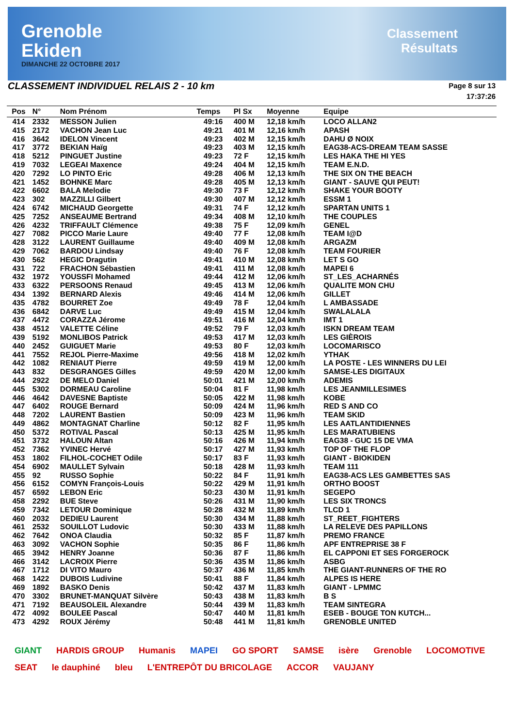Grenoble
Ekiden
DIMANCHE 22 OCTOBRE 2017
Classement
Résultats
CLASSEMENT INDIVIDUEL RELAIS 2 - 10 km
Page 8 sur 13
17:37:26
| Pos | N° | Nom Prénom | Temps | Pl Sx | Moyenne | Equipe |
| --- | --- | --- | --- | --- | --- | --- |
| 414 | 2332 | MESSON Julien | 49:16 | 400 M | 12,18 km/h | LOCO ALLAN2 |
| 415 | 2172 | VACHON Jean Luc | 49:21 | 401 M | 12,16 km/h | APASH |
| 416 | 3642 | IDELON Vincent | 49:23 | 402 M | 12,15 km/h | DAHU Ø NOIX |
| 417 | 3772 | BEKIAN Haïg | 49:23 | 403 M | 12,15 km/h | EAG38-ACS-DREAM TEAM SASSE |
| 418 | 5212 | PINGUET Justine | 49:23 | 72 F | 12,15 km/h | LES HAKA THE HI YES |
| 419 | 7032 | LEGEAI Maxence | 49:24 | 404 M | 12,15 km/h | TEAM E.N.D. |
| 420 | 7292 | LO PINTO Eric | 49:28 | 406 M | 12,13 km/h | THE SIX ON THE BEACH |
| 421 | 1452 | BOHNKE Marc | 49:28 | 405 M | 12,13 km/h | GIANT - SAUVE QUI PEUT! |
| 422 | 6602 | BALA Melodie | 49:30 | 73 F | 12,12 km/h | SHAKE YOUR BOOTY |
| 423 | 302 | MAZZILLI Gilbert | 49:30 | 407 M | 12,12 km/h | ESSM 1 |
| 424 | 6742 | MICHAUD Georgette | 49:31 | 74 F | 12,12 km/h | SPARTAN UNITS 1 |
| 425 | 7252 | ANSEAUME Bertrand | 49:34 | 408 M | 12,10 km/h | THE COUPLES |
| 426 | 4232 | TRIFFAULT Clémence | 49:38 | 75 F | 12,09 km/h | GENEL |
| 427 | 7082 | PICCO Marie Laure | 49:40 | 77 F | 12,08 km/h | TEAM I@D |
| 428 | 3122 | LAURENT Guillaume | 49:40 | 409 M | 12,08 km/h | ARGAZM |
| 429 | 7062 | BARDOU Lindsay | 49:40 | 76 F | 12,08 km/h | TEAM FOURIER |
| 430 | 562 | HEGIC Dragutin | 49:41 | 410 M | 12,08 km/h | LET S GO |
| 431 | 722 | FRACHON Sébastien | 49:41 | 411 M | 12,08 km/h | MAPEI 6 |
| 432 | 1972 | YOUSSFI Mohamed | 49:44 | 412 M | 12,06 km/h | ST_LES_ACHARNÉS |
| 433 | 6322 | PERSOONS Renaud | 49:45 | 413 M | 12,06 km/h | QUALITE MON CHU |
| 434 | 1392 | BERNARD Alexis | 49:46 | 414 M | 12,06 km/h | GILLET |
| 435 | 4782 | BOURRET Zoe | 49:49 | 78 F | 12,04 km/h | L AMBASSADE |
| 436 | 6842 | DARVE Luc | 49:49 | 415 M | 12,04 km/h | SWALALALA |
| 437 | 4472 | CORAZZA Jérome | 49:51 | 416 M | 12,04 km/h | IMT 1 |
| 438 | 4512 | VALETTE Céline | 49:52 | 79 F | 12,03 km/h | ISKN DREAM TEAM |
| 439 | 5192 | MONLIBOS Patrick | 49:53 | 417 M | 12,03 km/h | LES GIÈROIS |
| 440 | 2452 | GUIGUET Marie | 49:53 | 80 F | 12,03 km/h | LOCOMARISCO |
| 441 | 7552 | REJOL Pierre-Maxime | 49:56 | 418 M | 12,02 km/h | YTHAK |
| 442 | 1082 | RENIAUT Pierre | 49:59 | 419 M | 12,00 km/h | LA POSTE - LES WINNERS DU LEI |
| 443 | 832 | DESGRANGES Gilles | 49:59 | 420 M | 12,00 km/h | SAMSE-LES DIGITAUX |
| 444 | 2922 | DE MELO Daniel | 50:01 | 421 M | 12,00 km/h | ADEMIS |
| 445 | 5302 | DORMEAU Caroline | 50:04 | 81 F | 11,98 km/h | LES JEANMILLESIMES |
| 446 | 4642 | DAVESNE Baptiste | 50:05 | 422 M | 11,98 km/h | KOBE |
| 447 | 6402 | ROUGE Bernard | 50:09 | 424 M | 11,96 km/h | RED S AND CO |
| 448 | 7202 | LAURENT Bastien | 50:09 | 423 M | 11,96 km/h | TEAM SKID |
| 449 | 4862 | MONTAGNAT Charline | 50:12 | 82 F | 11,95 km/h | LES AATLANTIDIENNES |
| 450 | 5372 | ROTIVAL Pascal | 50:13 | 425 M | 11,95 km/h | LES MARATUBIENS |
| 451 | 3732 | HALOUN Altan | 50:16 | 426 M | 11,94 km/h | EAG38 - GUC 15 DE VMA |
| 452 | 7362 | YVINEC Hervé | 50:17 | 427 M | 11,93 km/h | TOP OF THE FLOP |
| 453 | 1802 | FILHOL-COCHET Odile | 50:17 | 83 F | 11,93 km/h | GIANT - BIOKIDEN |
| 454 | 6902 | MAULLET Sylvain | 50:18 | 428 M | 11,93 km/h | TEAM 111 |
| 455 | 92 | RUSSO Sophie | 50:22 | 84 F | 11,91 km/h | EAG38-ACS LES GAMBETTES SAS |
| 456 | 6152 | COMYN François-Louis | 50:22 | 429 M | 11,91 km/h | ORTHO BOOST |
| 457 | 6592 | LEBON Eric | 50:23 | 430 M | 11,91 km/h | SEGEPO |
| 458 | 2292 | BUE Steve | 50:26 | 431 M | 11,90 km/h | LES SIX TRONCS |
| 459 | 7342 | LETOUR Dominique | 50:28 | 432 M | 11,89 km/h | TLCD 1 |
| 460 | 2032 | DEDIEU Laurent | 50:30 | 434 M | 11,88 km/h | ST_REET_FIGHTERS |
| 461 | 2532 | SOUILLOT Ludovic | 50:30 | 433 M | 11,88 km/h | LA RELEVE DES PAPILLONS |
| 462 | 7642 | ONOA Claudia | 50:32 | 85 F | 11,87 km/h | PREMO FRANCE |
| 463 | 3092 | VACHON Sophie | 50:35 | 86 F | 11,86 km/h | APF ENTREPRISE 38 F |
| 465 | 3942 | HENRY Joanne | 50:36 | 87 F | 11,86 km/h | EL CAPPONI ET SES FORGEROCK |
| 466 | 3142 | LACROIX Pierre | 50:36 | 435 M | 11,86 km/h | ASBG |
| 467 | 1712 | DI VITO Mauro | 50:37 | 436 M | 11,85 km/h | THE GIANT-RUNNERS OF THE RO |
| 468 | 1422 | DUBOIS Ludivine | 50:41 | 88 F | 11,84 km/h | ALPES IS HERE |
| 469 | 1892 | BASKO Denis | 50:42 | 437 M | 11,83 km/h | GIANT - LPMMC |
| 470 | 3302 | BRUNET-MANQUAT Silvère | 50:43 | 438 M | 11,83 km/h | B S |
| 471 | 7192 | BEAUSOLEIL Alexandre | 50:44 | 439 M | 11,83 km/h | TEAM SINTEGRA |
| 472 | 4092 | BOULEE Pascal | 50:47 | 440 M | 11,81 km/h | ESEB - BOUGE TON KUTCH... |
| 473 | 4292 | ROUX Jérémy | 50:48 | 441 M | 11,81 km/h | GRENOBLE UNITED |
GIANT HARDIS GROUP Humanis MAPEI GO SPORT SAMSE isère Grenoble LOCOMOTIVE SEAT le dauphiné bleu L'ENTREPÔT DU BRICOLAGE ACCOR VAUJANY